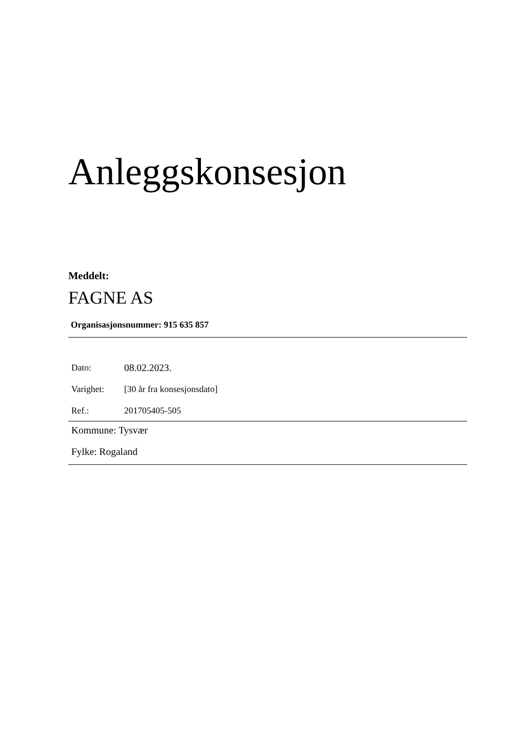Anleggskonsesjon
Meddelt:
FAGNE AS
Organisasjonsnummer: 915 635 857
| Dato: | 08.02.2023. |
| Varighet: | [30 år fra konsesjonsdato] |
| Ref.: | 201705405-505 |
Kommune: Tysvær
Fylke: Rogaland